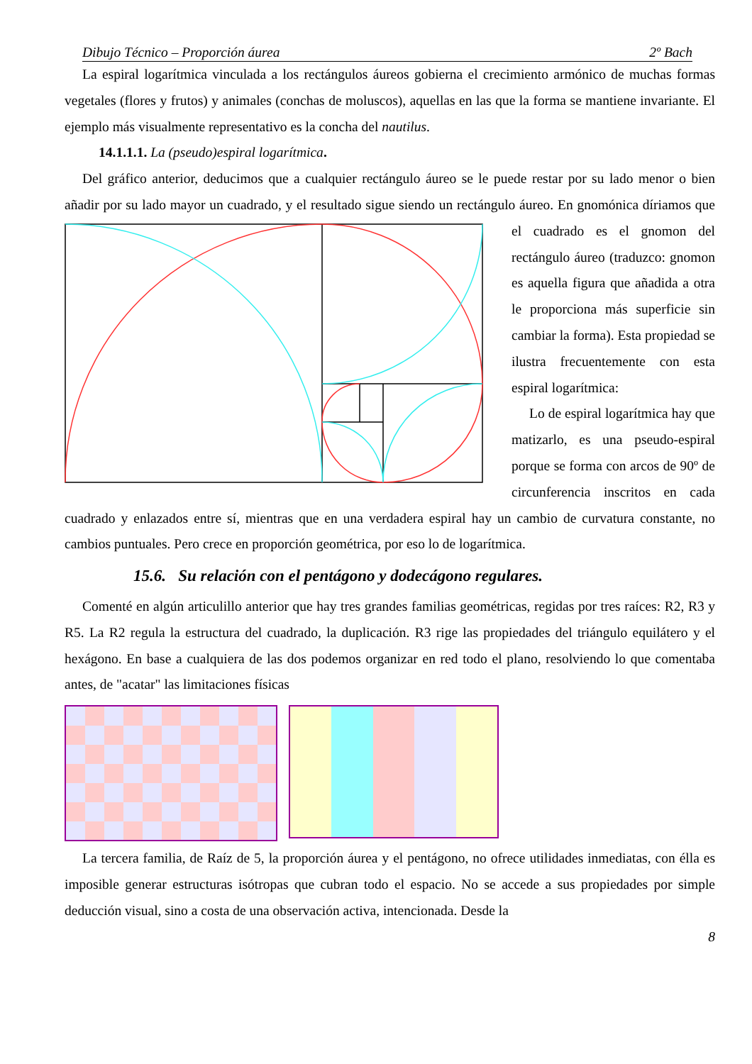Dibujo Técnico – Proporción áurea 2º Bach
La espiral logarítmica vinculada a los rectángulos áureos gobierna el crecimiento armónico de muchas formas vegetales (flores y frutos) y animales (conchas de moluscos), aquellas en las que la forma se mantiene invariante. El ejemplo más visualmente representativo es la concha del nautilus.
14.1.1.1. La (pseudo)espiral logarítmica.
Del gráfico anterior, deducimos que a cualquier rectángulo áureo se le puede restar por su lado menor o bien añadir por su lado mayor un cuadrado, y el resultado sigue siendo un rectángulo áureo. En gnomónica díriamos que el cuadrado es el gnomon del rectángulo áureo (traduzco: gnomon es aquella figura que añadida a otra le proporciona más superficie sin cambiar la forma). Esta propiedad se ilustra frecuentemente con esta espiral logarítmica:
Lo de espiral logarítmica hay que matizarlo, es una pseudo-espiral porque se forma con arcos de 90º de circunferencia inscritos en cada cuadrado y enlazados entre sí, mientras que en una verdadera espiral hay un cambio de curvatura constante, no cambios puntuales. Pero crece en proporción geométrica, por eso lo de logarítmica.
15.6. Su relación con el pentágono y dodecágono regulares.
Comenté en algún articulillo anterior que hay tres grandes familias geométricas, regidas por tres raíces: R2, R3 y R5. La R2 regula la estructura del cuadrado, la duplicación. R3 rige las propiedades del triángulo equilátero y el hexágono. En base a cualquiera de las dos podemos organizar en red todo el plano, resolviendo lo que comentaba antes, de "acatar" las limitaciones físicas
La tercera familia, de Raíz de 5, la proporción áurea y el pentágono, no ofrece utilidades inmediatas, con élla es imposible generar estructuras isótropas que cubran todo el espacio. No se accede a sus propiedades por simple deducción visual, sino a costa de una observación activa, intencionada. Desde la
8